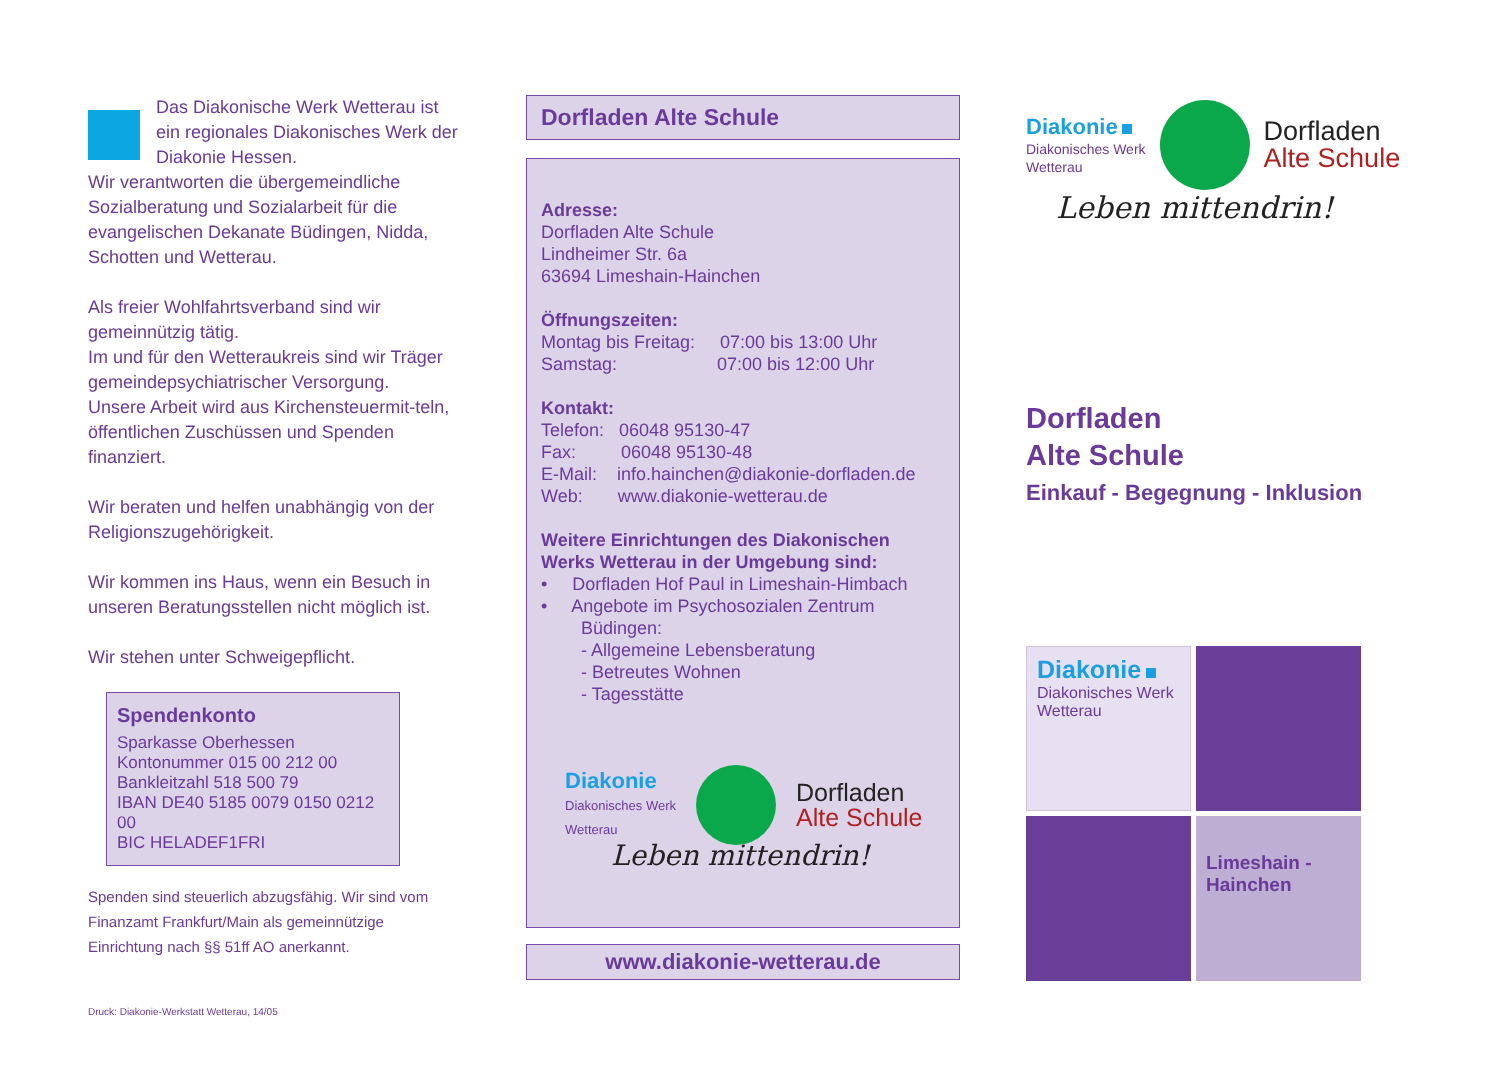Das Diakonische Werk Wetterau ist ein regionales Diakonisches Werk der Diakonie Hessen.
Wir verantworten die übergemeindliche Sozialberatung und Sozialarbeit für die evangelischen Dekanate Büdingen, Nidda, Schotten und Wetterau.
Als freier Wohlfahrtsverband sind wir gemeinnützig tätig.
Im und für den Wetteraukreis sind wir Träger gemeindepsychiatrischer Versorgung.
Unsere Arbeit wird aus Kirchensteuermit-teln, öffentlichen Zuschüssen und Spenden finanziert.
Wir beraten und helfen unabhängig von der Religionszugehörigkeit.
Wir kommen ins Haus, wenn ein Besuch in unseren Beratungsstellen nicht möglich ist.
Wir stehen unter Schweigepflicht.
Spendenkonto
Sparkasse Oberhessen
Kontonummer 015 00 212 00
Bankleitzahl 518 500 79
IBAN DE40 5185 0079 0150 0212 00
BIC HELADEF1FRI
Spenden sind steuerlich abzugsfähig. Wir sind vom Finanzamt Frankfurt/Main als gemeinnützige Einrichtung nach §§ 51ff AO anerkannt.
Druck: Diakonie-Werkstatt Wetterau, 14/05
Dorfladen Alte Schule
Adresse:
Dorfladen Alte Schule
Lindheimer Str. 6a
63694 Limeshain-Hainchen
Öffnungszeiten:
Montag bis Freitag: 07:00 bis 13:00 Uhr
Samstag: 07:00 bis 12:00 Uhr
Kontakt:
Telefon: 06048 95130-47
Fax: 06048 95130-48
E-Mail: info.hainchen@diakonie-dorfladen.de
Web: www.diakonie-wetterau.de
Weitere Einrichtungen des Diakonischen Werks Wetterau in der Umgebung sind:
• Dorfladen Hof Paul in Limeshain-Himbach
• Angebote im Psychosozialen Zentrum
Büdingen:
- Allgemeine Lebensberatung
- Betreutes Wohnen
- Tagesstätte
Diakonie
Diakonisches Werk
Wetterau
Dorfladen
Alte Schule
Leben mittendrin!
www.diakonie-wetterau.de
Diakonie
Diakonisches Werk
Wetterau
Dorfladen
Alte Schule
Leben mittendrin!
Dorfladen
Alte Schule
Einkauf - Begegnung - Inklusion
Diakonie
Diakonisches Werk Wetterau
Limeshain - Hainchen